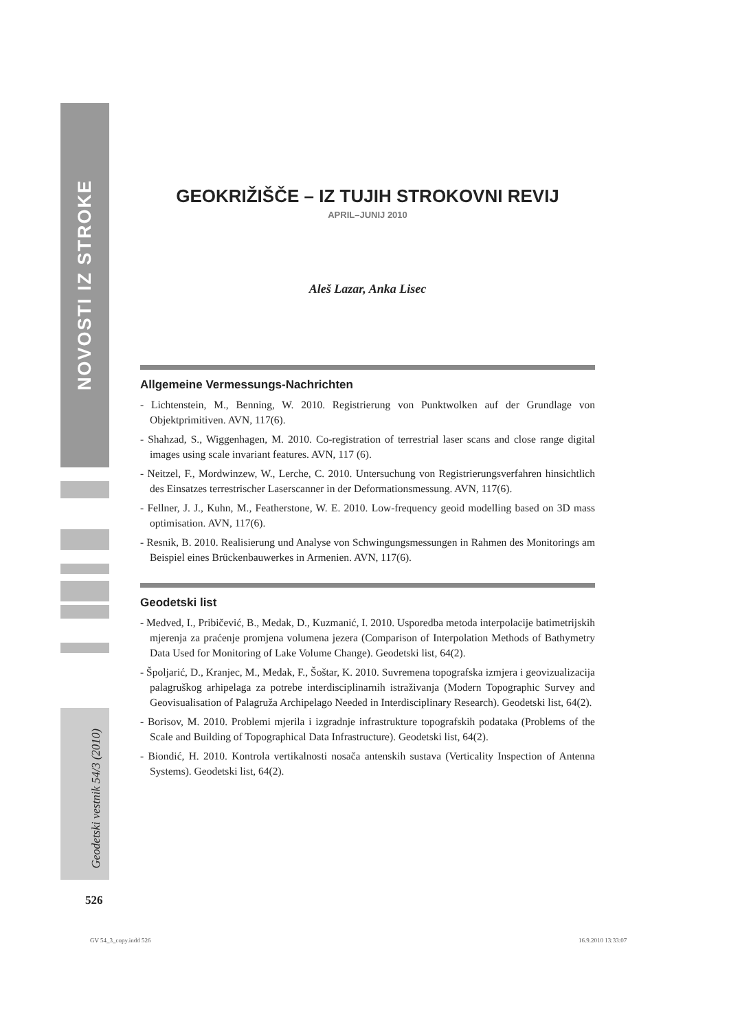NOVOSTI IZ STROKE
GEOKRIŽIŠČE – IZ TUJIH STROKOVNI REVIJ
APRIL–JUNIJ 2010
Aleš Lazar, Anka Lisec
Allgemeine Vermessungs-Nachrichten
- Lichtenstein, M., Benning, W. 2010. Registrierung von Punktwolken auf der Grundlage von Objektprimitiven. AVN, 117(6).
- Shahzad, S., Wiggenhagen, M. 2010. Co-registration of terrestrial laser scans and close range digital images using scale invariant features. AVN, 117 (6).
- Neitzel, F., Mordwinzew, W., Lerche, C. 2010. Untersuchung von Registrierungsverfahren hinsichtlich des Einsatzes terrestrischer Laserscanner in der Deformationsmessung. AVN, 117(6).
- Fellner, J. J., Kuhn, M., Featherstone, W. E. 2010. Low-frequency geoid modelling based on 3D mass optimisation. AVN, 117(6).
- Resnik, B. 2010. Realisierung und Analyse von Schwingungsmessungen in Rahmen des Monitorings am Beispiel eines Brückenbauwerkes in Armenien. AVN, 117(6).
Geodetski list
- Medved, I., Pribičević, B., Medak, D., Kuzmanić, I. 2010. Usporedba metoda interpolacije batimetrijskih mjerenja za praćenje promjena volumena jezera (Comparison of Interpolation Methods of Bathymetry Data Used for Monitoring of Lake Volume Change). Geodetski list, 64(2).
- Špoljarić, D., Kranjec, M., Medak, F., Šoštar, K. 2010. Suvremena topografska izmjera i geovizualizacija palagruškog arhipelaga za potrebe interdisciplinarnih istraživanja (Modern Topographic Survey and Geovisualisation of Palagruža Archipelago Needed in Interdisciplinary Research). Geodetski list, 64(2).
- Borisov, M. 2010. Problemi mjerila i izgradnje infrastrukture topografskih podataka (Problems of the Scale and Building of Topographical Data Infrastructure). Geodetski list, 64(2).
- Biondić, H. 2010. Kontrola vertikalnosti nosača antenskih sustava (Verticality Inspection of Antenna Systems). Geodetski list, 64(2).
Geodetski vestnik 54/3 (2010)
526
GV 54_3_copy.indd 526 16.9.2010 13:33:07